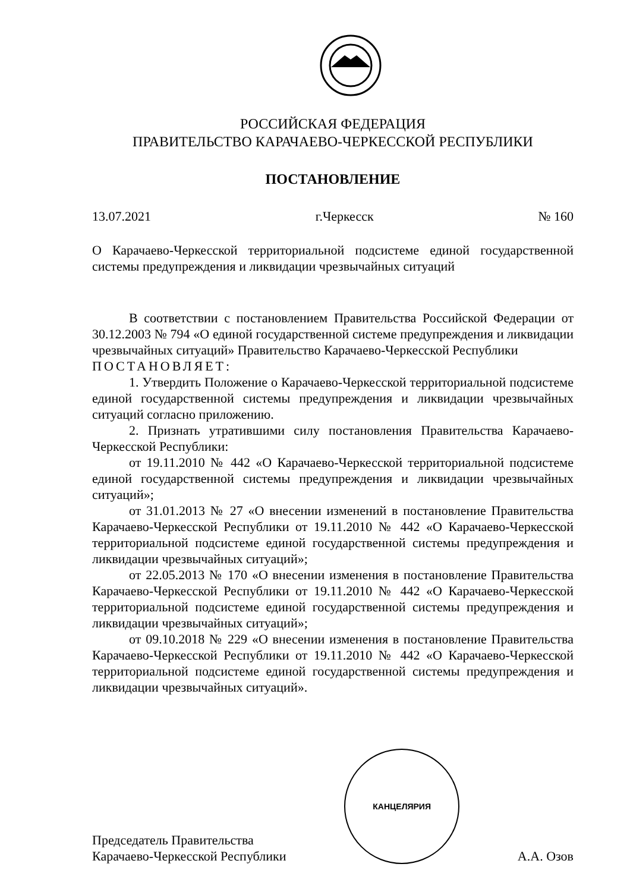РОССИЙСКАЯ ФЕДЕРАЦИЯ
ПРАВИТЕЛЬСТВО КАРАЧАЕВО-ЧЕРКЕССКОЙ РЕСПУБЛИКИ
ПОСТАНОВЛЕНИЕ
13.07.2021 г.Черкесск № 160
О Карачаево-Черкесской территориальной подсистеме единой государственной системы предупреждения и ликвидации чрезвычайных ситуаций
В соответствии с постановлением Правительства Российской Федерации от 30.12.2003 № 794 «О единой государственной системе предупреждения и ликвидации чрезвычайных ситуаций» Правительство Карачаево-Черкесской Республики
ПОСТАНОВЛЯЕТ:
1. Утвердить Положение о Карачаево-Черкесской территориальной подсистеме единой государственной системы предупреждения и ликвидации чрезвычайных ситуаций согласно приложению.
2. Признать утратившими силу постановления Правительства Карачаево-Черкесской Республики:
от 19.11.2010 № 442 «О Карачаево-Черкесской территориальной подсистеме единой государственной системы предупреждения и ликвидации чрезвычайных ситуаций»;
от 31.01.2013 № 27 «О внесении изменений в постановление Правительства Карачаево-Черкесской Республики от 19.11.2010 № 442 «О Карачаево-Черкесской территориальной подсистеме единой государственной системы предупреждения и ликвидации чрезвычайных ситуаций»;
от 22.05.2013 № 170 «О внесении изменения в постановление Правительства Карачаево-Черкесской Республики от 19.11.2010 № 442 «О Карачаево-Черкесской территориальной подсистеме единой государственной системы предупреждения и ликвидации чрезвычайных ситуаций»;
от 09.10.2018 № 229 «О внесении изменения в постановление Правительства Карачаево-Черкесской Республики от 19.11.2010 № 442 «О Карачаево-Черкесской территориальной подсистеме единой государственной системы предупреждения и ликвидации чрезвычайных ситуаций».
Председатель Правительства
Карачаево-Черкесской Республики
КАНЦЕЛЯРИЯ
А.А. Озов